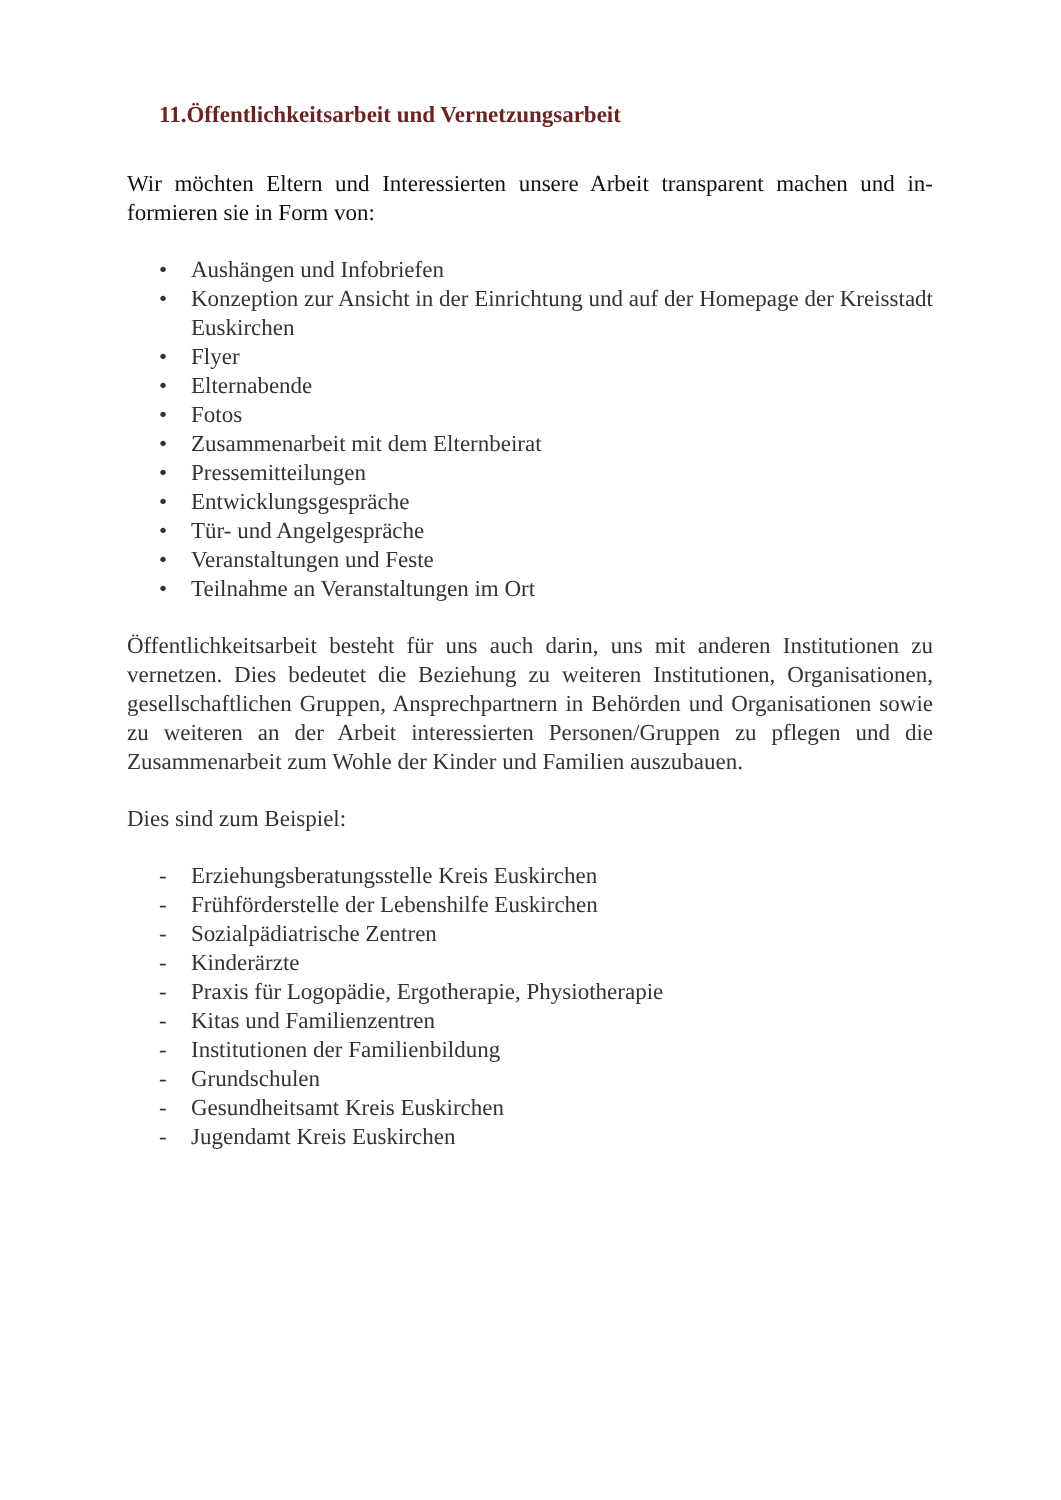11.Öffentlichkeitsarbeit und Vernetzungsarbeit
Wir möchten Eltern und Interessierten unsere Arbeit transparent machen und in­formieren sie in Form von:
• Aushängen und Infobriefen
• Konzeption zur Ansicht in der Einrichtung und auf der Homepage der Kreisstadt Euskirchen
• Flyer
• Elternabende
• Fotos
• Zusammenarbeit mit dem Elternbeirat
• Pressemitteilungen
• Entwicklungsgespräche
• Tür- und Angelgespräche
• Veranstaltungen und Feste
• Teilnahme an Veranstaltungen im Ort
Öffentlichkeitsarbeit besteht für uns auch darin, uns mit anderen Institutionen zu vernetzen. Dies bedeutet die Beziehung zu weiteren Institutionen, Organisatio­nen, gesellschaftlichen Gruppen, Ansprechpartnern in Behörden und Organisati­onen sowie zu weiteren an der Arbeit interessierten Personen/Gruppen zu pflegen und die Zusammenarbeit zum Wohle der Kinder und Familien auszubauen.
Dies sind zum Beispiel:
- Erziehungsberatungsstelle Kreis Euskirchen
- Frühförderstelle der Lebenshilfe Euskirchen
- Sozialpädiatrische Zentren
- Kinderärzte
- Praxis für Logopädie, Ergotherapie, Physiotherapie
- Kitas und Familienzentren
- Institutionen der Familienbildung
- Grundschulen
- Gesundheitsamt Kreis Euskirchen
- Jugendamt Kreis Euskirchen